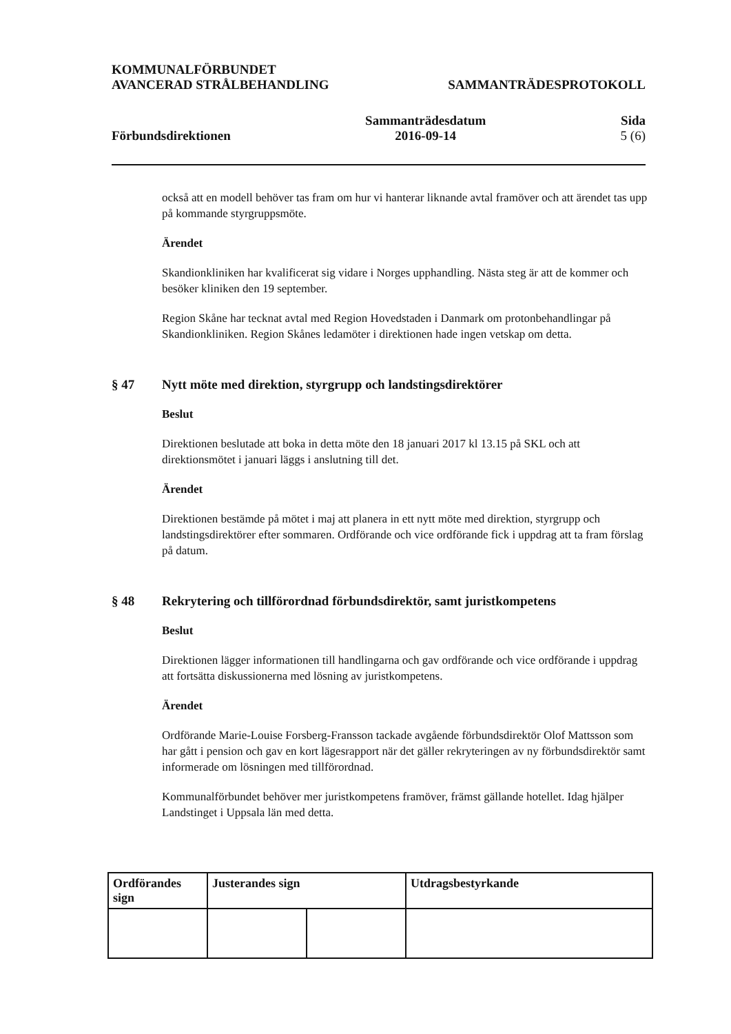KOMMUNALFÖRBUNDET
AVANCERAD STRÅLBEHANDLING
SAMMANTRÄDESPROTOKOLL
Förbundsdirektionen
Sammanträdesdatum
2016-09-14
Sida
5 (6)
också att en modell behöver tas fram om hur vi hanterar liknande avtal framöver och att ärendet tas upp på kommande styrgruppsmöte.
Ärendet
Skandionkliniken har kvalificerat sig vidare i Norges upphandling. Nästa steg är att de kommer och besöker kliniken den 19 september.
Region Skåne har tecknat avtal med Region Hovedstaden i Danmark om protonbehandlingar på Skandionkliniken. Region Skånes ledamöter i direktionen hade ingen vetskap om detta.
§ 47 Nytt möte med direktion, styrgrupp och landstingsdirektörer
Beslut
Direktionen beslutade att boka in detta möte den 18 januari 2017 kl 13.15 på SKL och att direktionsmötet i januari läggs i anslutning till det.
Ärendet
Direktionen bestämde på mötet i maj att planera in ett nytt möte med direktion, styrgrupp och landstingsdirektörer efter sommaren. Ordförande och vice ordförande fick i uppdrag att ta fram förslag på datum.
§ 48 Rekrytering och tillförordnad förbundsdirektör, samt juristkompetens
Beslut
Direktionen lägger informationen till handlingarna och gav ordförande och vice ordförande i uppdrag att fortsätta diskussionerna med lösning av juristkompetens.
Ärendet
Ordförande Marie-Louise Forsberg-Fransson tackade avgående förbundsdirektör Olof Mattsson som har gått i pension och gav en kort lägesrapport när det gäller rekryteringen av ny förbundsdirektör samt informerade om lösningen med tillförordnad.
Kommunalförbundet behöver mer juristkompetens framöver, främst gällande hotellet. Idag hjälper Landstinget i Uppsala län med detta.
| Ordförandes sign | Justerandes sign | | Utdragsbestyrkande |
| --- | --- | --- | --- |